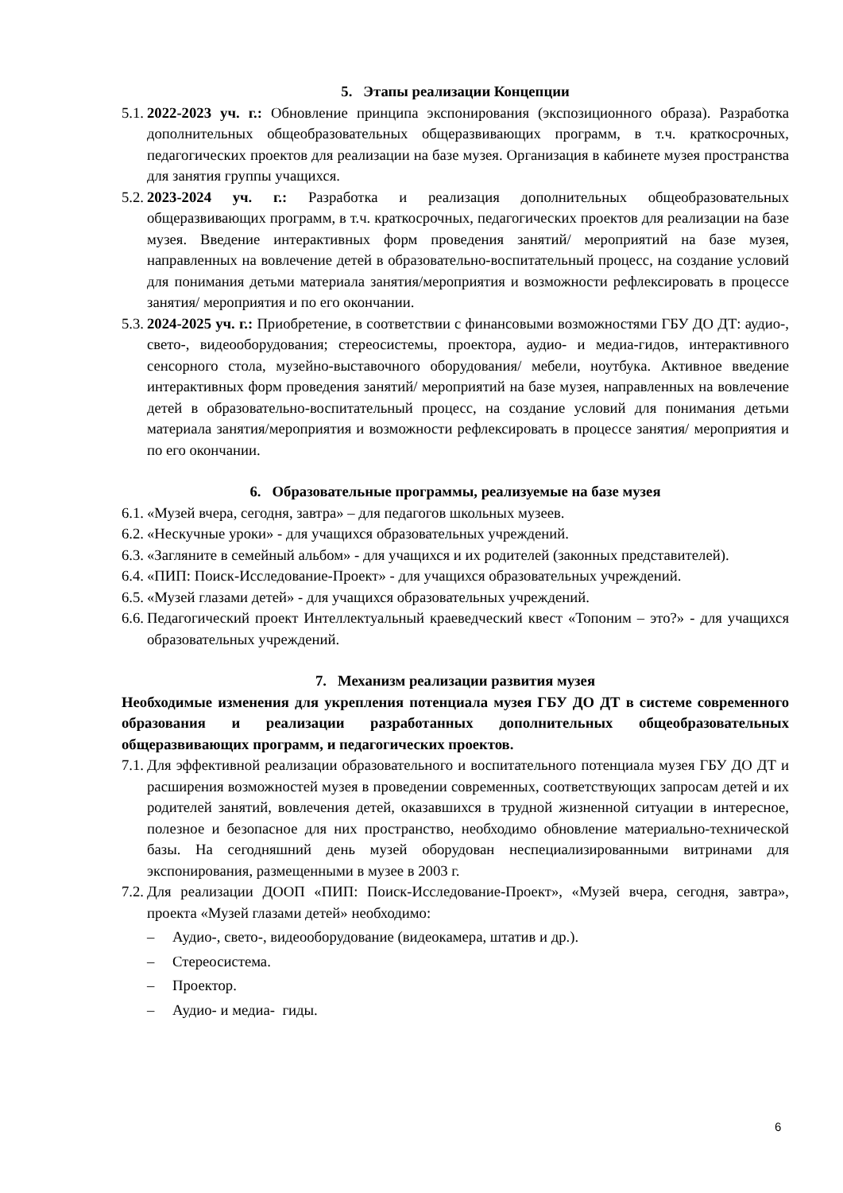5. Этапы реализации Концепции
5.1. 2022-2023 уч. г.: Обновление принципа экспонирования (экспозиционного образа). Разработка дополнительных общеобразовательных общеразвивающих программ, в т.ч. краткосрочных, педагогических проектов для реализации на базе музея. Организация в кабинете музея пространства для занятия группы учащихся.
5.2. 2023-2024 уч. г.: Разработка и реализация дополнительных общеобразовательных общеразвивающих программ, в т.ч. краткосрочных, педагогических проектов для реализации на базе музея. Введение интерактивных форм проведения занятий/ мероприятий на базе музея, направленных на вовлечение детей в образовательно-воспитательный процесс, на создание условий для понимания детьми материала занятия/мероприятия и возможности рефлексировать в процессе занятия/ мероприятия и по его окончании.
5.3. 2024-2025 уч. г.: Приобретение, в соответствии с финансовыми возможностями ГБУ ДО ДТ: аудио-, свето-, видеооборудования; стереосистемы, проектора, аудио- и медиа-гидов, интерактивного сенсорного стола, музейно-выставочного оборудования/ мебели, ноутбука. Активное введение интерактивных форм проведения занятий/ мероприятий на базе музея, направленных на вовлечение детей в образовательно-воспитательный процесс, на создание условий для понимания детьми материала занятия/мероприятия и возможности рефлексировать в процессе занятия/ мероприятия и по его окончании.
6. Образовательные программы, реализуемые на базе музея
6.1. «Музей вчера, сегодня, завтра» – для педагогов школьных музеев.
6.2. «Нескучные уроки» - для учащихся образовательных учреждений.
6.3. «Загляните в семейный альбом» - для учащихся и их родителей (законных представителей).
6.4. «ПИП: Поиск-Исследование-Проект» - для учащихся образовательных учреждений.
6.5. «Музей глазами детей» - для учащихся образовательных учреждений.
6.6. Педагогический проект Интеллектуальный краеведческий квест «Топоним – это?» - для учащихся образовательных учреждений.
7. Механизм реализации развития музея
Необходимые изменения для укрепления потенциала музея ГБУ ДО ДТ в системе современного образования и реализации разработанных дополнительных общеобразовательных общеразвивающих программ, и педагогических проектов.
7.1. Для эффективной реализации образовательного и воспитательного потенциала музея ГБУ ДО ДТ и расширения возможностей музея в проведении современных, соответствующих запросам детей и их родителей занятий, вовлечения детей, оказавшихся в трудной жизненной ситуации в интересное, полезное и безопасное для них пространство, необходимо обновление материально-технической базы. На сегодняшний день музей оборудован неспециализированными витринами для экспонирования, размещенными в музее в 2003 г.
7.2. Для реализации ДООП «ПИП: Поиск-Исследование-Проект», «Музей вчера, сегодня, завтра», проекта «Музей глазами детей» необходимо:
– Аудио-, свето-, видеооборудование (видеокамера, штатив и др.).
– Стереосистема.
– Проектор.
– Аудио- и медиа- гиды.
6